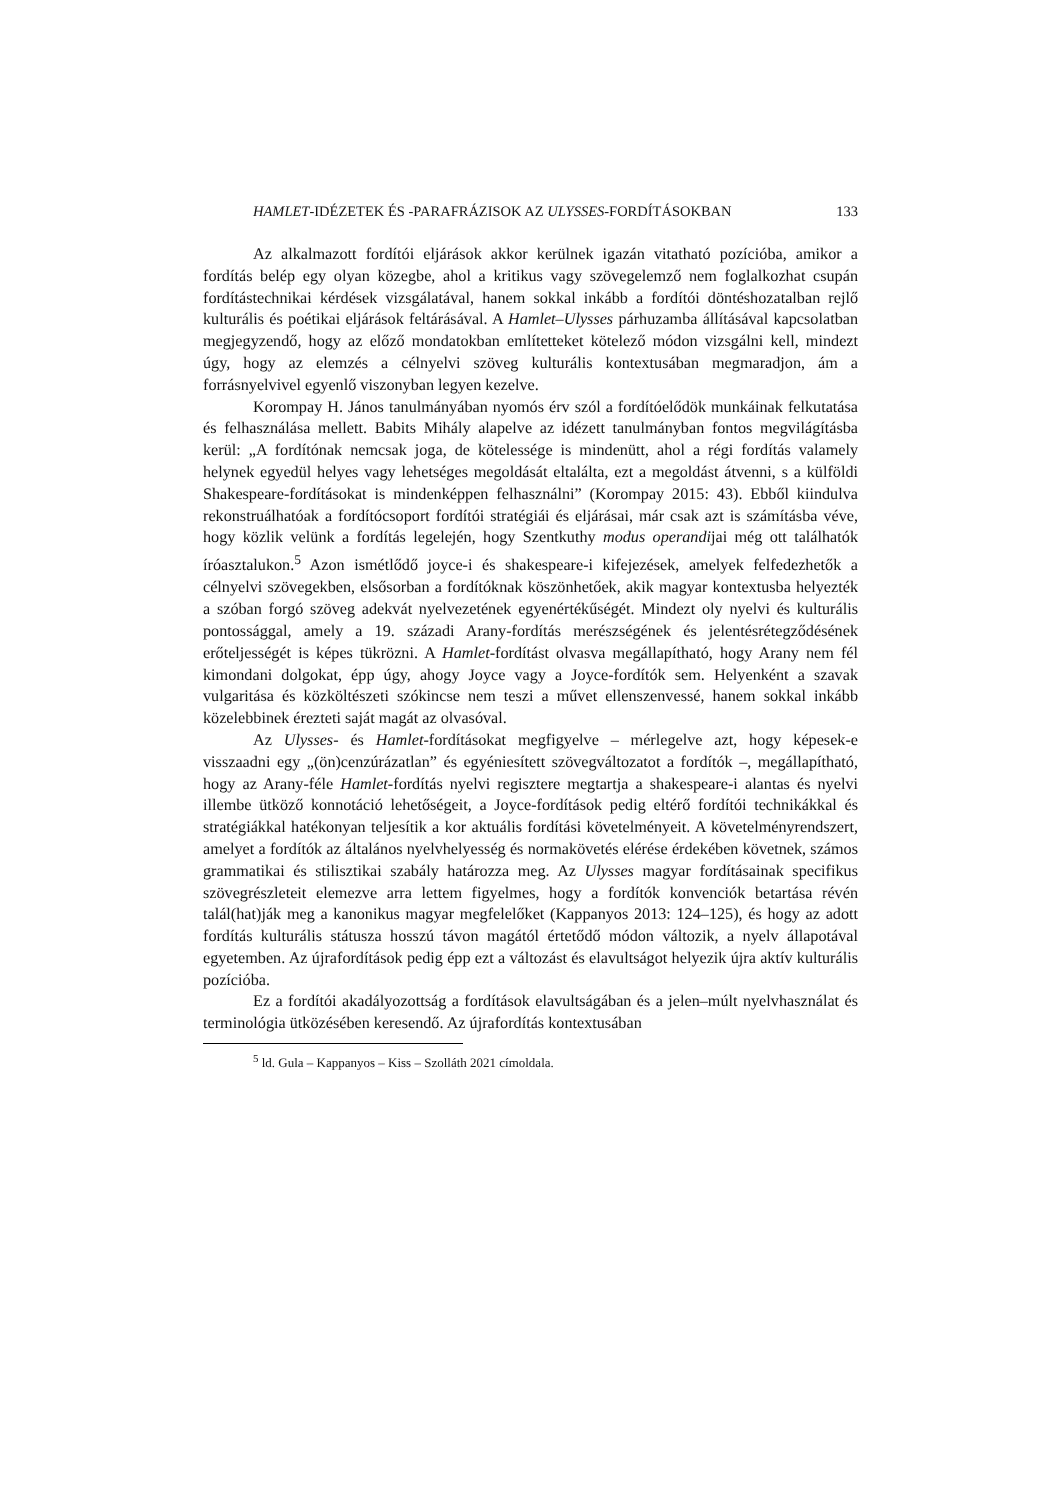HAMLET-IDÉZETEK ÉS -PARAFRÁZISOK AZ ULYSSES-FORDÍTÁSOKBAN 133
Az alkalmazott fordítói eljárások akkor kerülnek igazán vitatható pozícióba, amikor a fordítás belép egy olyan közegbe, ahol a kritikus vagy szövegelemző nem foglalkozhat csupán fordítástechnikai kérdések vizsgálatával, hanem sokkal inkább a fordítói döntéshozatalban rejlő kulturális és poétikai eljárások feltárásával. A Hamlet–Ulysses párhuzamba állításával kapcsolatban megjegyzendő, hogy az előző mondatokban említetteket kötelező módon vizsgálni kell, mindezt úgy, hogy az elemzés a célnyelvi szöveg kulturális kontextusában megmaradjon, ám a forrásnyelvivel egyenlő viszonyban legyen kezelve.
Korompay H. János tanulmányában nyomós érv szól a fordítóelődök munkáinak felkutatása és felhasználása mellett. Babits Mihály alapelve az idézett tanulmányban fontos megvilágításba kerül: „A fordítónak nemcsak joga, de kötelessége is mindenütt, ahol a régi fordítás valamely helynek egyedül helyes vagy lehetséges megoldását eltalálta, ezt a megoldást átvenni, s a külföldi Shakespeare-fordításokat is mindenképpen felhasználni” (Korompay 2015: 43). Ebből kiindulva rekonstruálhatóak a fordítócsoport fordítói stratégiái és eljárásai, már csak azt is számításba véve, hogy közlik velünk a fordítás legelején, hogy Szentkuthy modus operandijai még ott találhatók íróasztalukon.<sup>5</sup> Azon ismétlődő joyce-i és shakespeare-i kifejezések, amelyek felfedezhetők a célnyelvi szövegekben, elsősorban a fordítóknak köszönhetőek, akik magyar kontextusba helyezték a szóban forgó szöveg adekvát nyelvezetének egyenértékűségét. Mindezt oly nyelvi és kulturális pontossággal, amely a 19. századi Arany-fordítás merészségének és jelentésrétegződésének erőteljességét is képes tükrözni. A Hamlet-fordítást olvasva megállapítható, hogy Arany nem fél kimondani dolgokat, épp úgy, ahogy Joyce vagy a Joyce-fordítók sem. Helyenként a szavak vulgaritása és közköltészeti szókincse nem teszi a művet ellenszenvessé, hanem sokkal inkább közelebbinek érezteti saját magát az olvasóval.
Az Ulysses- és Hamlet-fordításokat megfigyelve – mérlegelve azt, hogy képesek-e visszaadni egy „(ön)cenzúrázatlan” és egyéniesített szövegváltozatot a fordítók –, megállapítható, hogy az Arany-féle Hamlet-fordítás nyelvi regisztere megtartja a shakespeare-i alantas és nyelvi illembe ütköző konnotáció lehetőségeit, a Joyce-fordítások pedig eltérő fordítói technikákkal és stratégiákkal hatékonyan teljesítik a kor aktuális fordítási követelményeit. A követelményrendszert, amelyet a fordítók az általános nyelvhelyesség és normakövetés elérése érdekében követnek, számos grammatikai és stilisztikai szabály határozza meg. Az Ulysses magyar fordításainak specifikus szövegrészleteit elemezve arra lettem figyelmes, hogy a fordítók konvenciók betartása révén talál(hat)ják meg a kanonikus magyar megfelelőket (Kappanyos 2013: 124–125), és hogy az adott fordítás kulturális státusza hosszú távon magától értetődő módon változik, a nyelv állapotával egyetemben. Az újrafordítások pedig épp ezt a változást és elavultságot helyezik újra aktív kulturális pozícióba.
Ez a fordítói akadályozottság a fordítások elavultságában és a jelen–múlt nyelvhasználat és terminológia ütközésében keresendő. Az újrafordítás kontextusában
<sup>5</sup> ld. Gula – Kappanyos – Kiss – Szolláth 2021 címoldala.